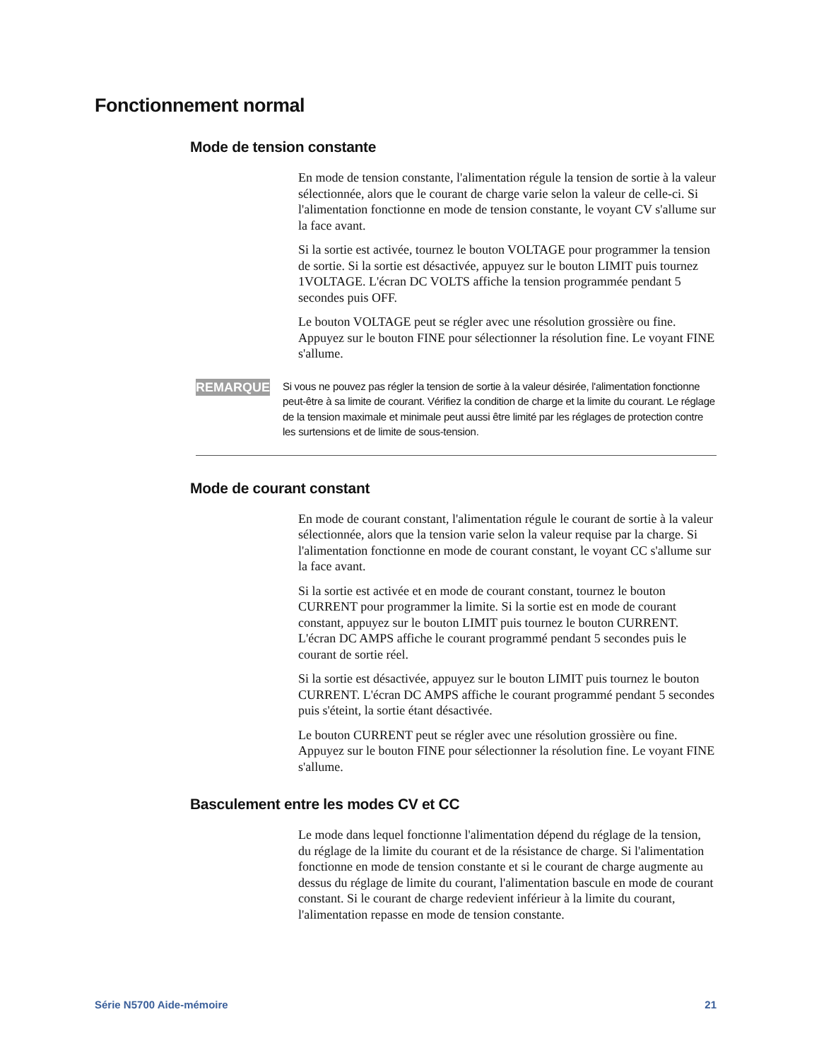Fonctionnement normal
Mode de tension constante
En mode de tension constante, l'alimentation régule la tension de sortie à la valeur sélectionnée, alors que le courant de charge varie selon la valeur de celle-ci. Si l'alimentation fonctionne en mode de tension constante, le voyant CV s'allume sur la face avant.
Si la sortie est activée, tournez le bouton VOLTAGE pour programmer la tension de sortie. Si la sortie est désactivée, appuyez sur le bouton LIMIT puis tournez 1VOLTAGE. L'écran DC VOLTS affiche la tension programmée pendant 5 secondes puis OFF.
Le bouton VOLTAGE peut se régler avec une résolution grossière ou fine. Appuyez sur le bouton FINE pour sélectionner la résolution fine. Le voyant FINE s'allume.
REMARQUE
Si vous ne pouvez pas régler la tension de sortie à la valeur désirée, l'alimentation fonctionne peut-être à sa limite de courant. Vérifiez la condition de charge et la limite du courant. Le réglage de la tension maximale et minimale peut aussi être limité par les réglages de protection contre les surtensions et de limite de sous-tension.
Mode de courant constant
En mode de courant constant, l'alimentation régule le courant de sortie à la valeur sélectionnée, alors que la tension varie selon la valeur requise par la charge. Si l'alimentation fonctionne en mode de courant constant, le voyant CC s'allume sur la face avant.
Si la sortie est activée et en mode de courant constant, tournez le bouton CURRENT pour programmer la limite. Si la sortie est en mode de courant constant, appuyez sur le bouton LIMIT puis tournez le bouton CURRENT. L'écran DC AMPS affiche le courant programmé pendant 5 secondes puis le courant de sortie réel.
Si la sortie est désactivée, appuyez sur le bouton LIMIT puis tournez le bouton CURRENT. L'écran DC AMPS affiche le courant programmé pendant 5 secondes puis s'éteint, la sortie étant désactivée.
Le bouton CURRENT peut se régler avec une résolution grossière ou fine. Appuyez sur le bouton FINE pour sélectionner la résolution fine. Le voyant FINE s'allume.
Basculement entre les modes CV et CC
Le mode dans lequel fonctionne l'alimentation dépend du réglage de la tension, du réglage de la limite du courant et de la résistance de charge. Si l'alimentation fonctionne en mode de tension constante et si le courant de charge augmente au dessus du réglage de limite du courant, l'alimentation bascule en mode de courant constant. Si le courant de charge redevient inférieur à la limite du courant, l'alimentation repasse en mode de tension constante.
Série N5700 Aide-mémoire 21